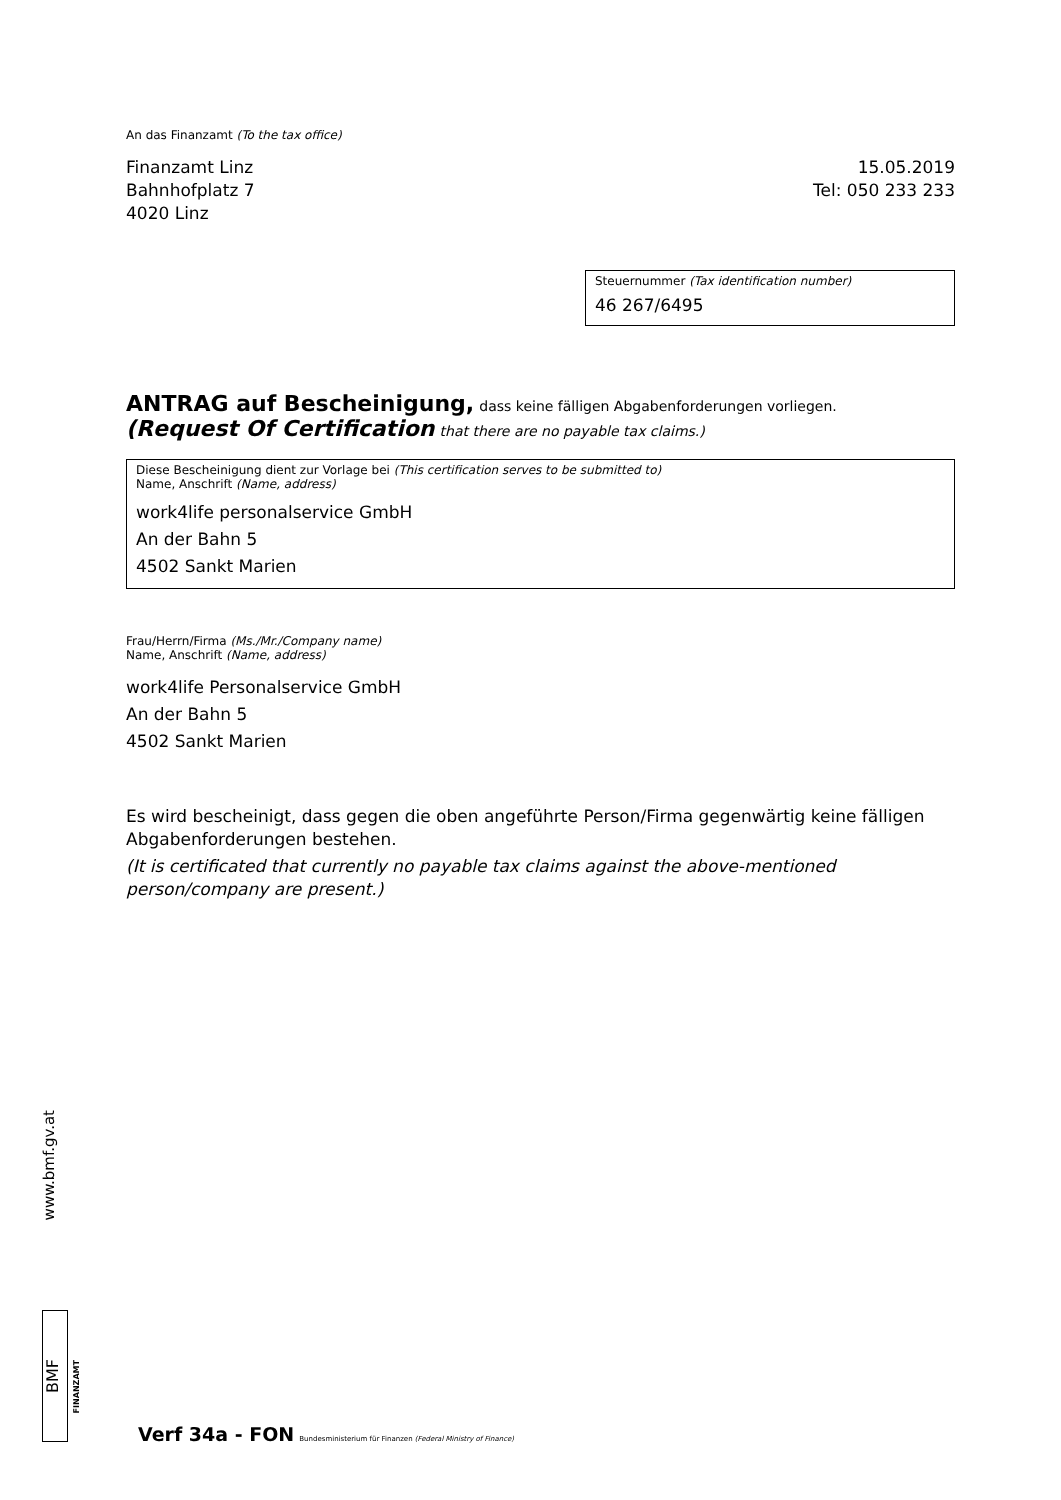An das Finanzamt (To the tax office)
Finanzamt Linz
Bahnhofplatz 7
4020 Linz
15.05.2019
Tel: 050 233 233
Steuernummer (Tax identification number)
46 267/6495
ANTRAG auf Bescheinigung, dass keine fälligen Abgabenforderungen vorliegen.
(Request Of Certification that there are no payable tax claims.)
Diese Bescheinigung dient zur Vorlage bei (This certification serves to be submitted to)
Name, Anschrift (Name, address)
work4life personalservice GmbH
An der Bahn 5
4502 Sankt Marien
Frau/Herrn/Firma (Ms./Mr./Company name)
Name, Anschrift (Name, address)
work4life Personalservice GmbH
An der Bahn 5
4502 Sankt Marien
Es wird bescheinigt, dass gegen die oben angeführte Person/Firma gegenwärtig keine fälligen Abgabenforderungen bestehen.
(It is certificated that currently no payable tax claims against the above-mentioned person/company are present.)
www.bmf.gv.at
BMF
FINANZAMT
Verf 34a - FON Bundesministerium für Finanzen (Federal Ministry of Finance)